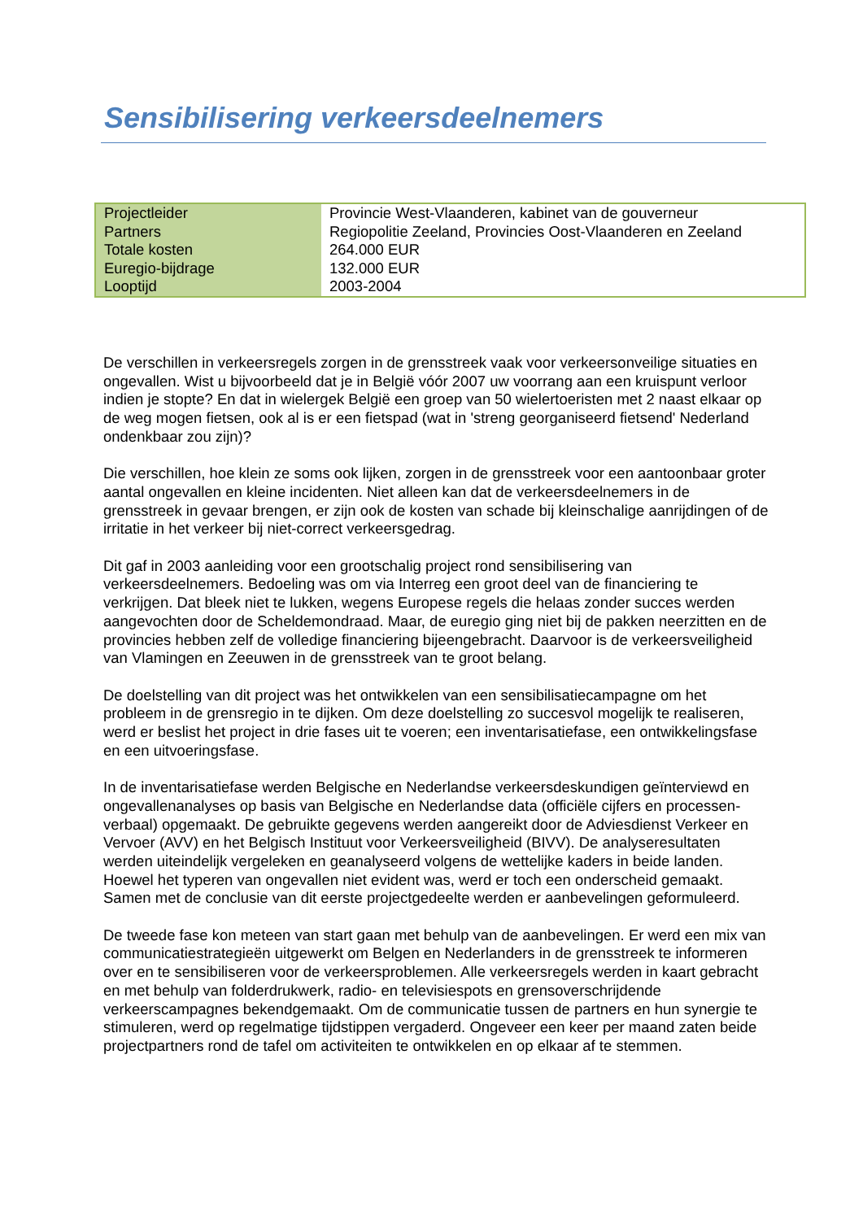Sensibilisering verkeersdeelnemers
| Projectleider | Provincie West-Vlaanderen, kabinet van de gouverneur |
| Partners | Regiopolitie Zeeland, Provincies Oost-Vlaanderen en Zeeland |
| Totale kosten | 264.000 EUR |
| Euregio-bijdrage | 132.000 EUR |
| Looptijd | 2003-2004 |
De verschillen in verkeersregels zorgen in de grensstreek vaak voor verkeersonveilige situaties en ongevallen. Wist u bijvoorbeeld dat je in België vóór 2007 uw voorrang aan een kruispunt verloor indien je stopte? En dat in wielergek België een groep van 50 wielertoeristen met 2 naast elkaar op de weg mogen fietsen, ook al is er een fietspad (wat in 'streng georganiseerd fietsend' Nederland ondenkbaar zou zijn)?
Die verschillen, hoe klein ze soms ook lijken, zorgen in de grensstreek voor een aantoonbaar groter aantal ongevallen en kleine incidenten. Niet alleen kan dat de verkeersdeelnemers in de grensstreek in gevaar brengen, er zijn ook de kosten van schade bij kleinschalige aanrijdingen of de irritatie in het verkeer bij niet-correct verkeersgedrag.
Dit gaf in 2003 aanleiding voor een grootschalig project rond sensibilisering van verkeersdeelnemers. Bedoeling was om via Interreg een groot deel van de financiering te verkrijgen. Dat bleek niet te lukken, wegens Europese regels die helaas zonder succes werden aangevochten door de Scheldemondraad. Maar, de euregio ging niet bij de pakken neerzitten en de provincies hebben zelf de volledige financiering bijeengebracht. Daarvoor is de verkeersveiligheid van Vlamingen en Zeeuwen in de grensstreek van te groot belang.
De doelstelling van dit project was het ontwikkelen van een sensibilisatiecampagne om het probleem in de grensregio in te dijken. Om deze doelstelling zo succesvol mogelijk te realiseren, werd er beslist het project in drie fases uit te voeren; een inventarisatiefase, een ontwikkelingsfase en een uitvoeringsfase.
In de inventarisatiefase werden Belgische en Nederlandse verkeersdeskundigen geïnterviewd en ongevallenanalyses op basis van Belgische en Nederlandse data (officiële cijfers en processen-verbaal) opgemaakt. De gebruikte gegevens werden aangereikt door de Adviesdienst Verkeer en Vervoer (AVV) en het Belgisch Instituut voor Verkeersveiligheid (BIVV). De analyseresultaten werden uiteindelijk vergeleken en geanalyseerd volgens de wettelijke kaders in beide landen. Hoewel het typeren van ongevallen niet evident was, werd er toch een onderscheid gemaakt. Samen met de conclusie van dit eerste projectgedeelte werden er aanbevelingen geformuleerd.
De tweede fase kon meteen van start gaan met behulp van de aanbevelingen. Er werd een mix van communicatiestrategieën uitgewerkt om Belgen en Nederlanders in de grensstreek te informeren over en te sensibiliseren voor de verkeersproblemen. Alle verkeersregels werden in kaart gebracht en met behulp van folderdrukwerk, radio- en televisiespots en grensoverschrijdende verkeerscampagnes bekendgemaakt. Om de communicatie tussen de partners en hun synergie te stimuleren, werd op regelmatige tijdstippen vergaderd. Ongeveer een keer per maand zaten beide projectpartners rond de tafel om activiteiten te ontwikkelen en op elkaar af te stemmen.